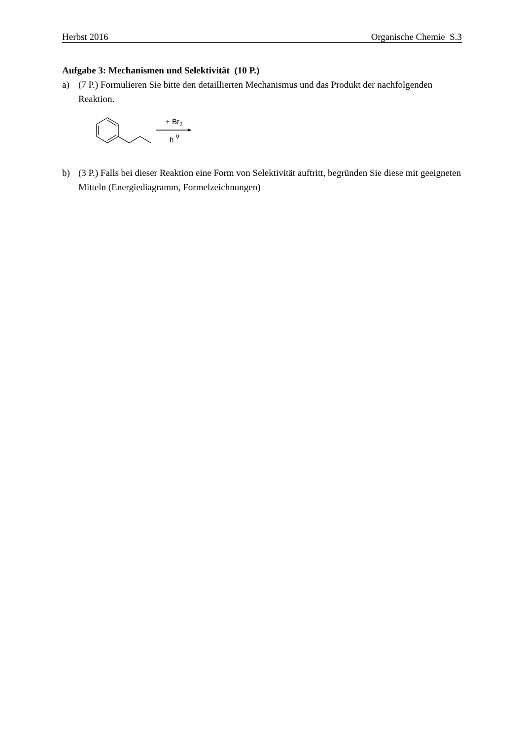Herbst 2016 Organische Chemie S.3
Aufgabe 3: Mechanismen und Selektivität (10 P.)
a) (7 P.) Formulieren Sie bitte den detaillierten Mechanismus und das Produkt der nachfolgenden Reaktion.
+ Br2
h ν
b) (3 P.) Falls bei dieser Reaktion eine Form von Selektivität auftritt, begründen Sie diese mit geeigneten Mitteln (Energiediagramm, Formelzeichnungen)